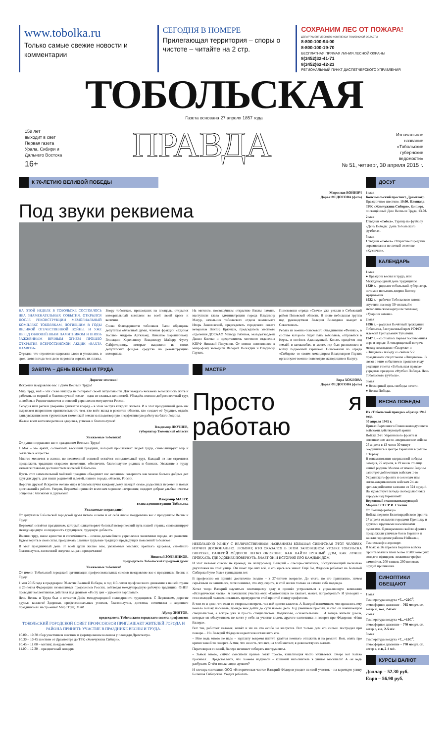www.tobolka.ru
Только самые свежие новости и комментарии
СЕГОДНЯ В НОМЕРЕ
Прилегающая территория – споры о чистоте – читайте на 2 стр.
СОХРАНИМ ЛЕС ОТ ПОЖАРА!
ДЕПАРТАМЕНТ ЛЕСНОГО КОМПЛЕКСА ТЮМЕНСКОЙ ОБЛАСТИ
8-800-100-94-00
8-800-100-19-70
БЕСПЛАТНАЯ ПРЯМАЯ ЛИНИЯ ЛЕСНОЙ ОХРАНЫ
8(3452)32-41-71
8(3452)62-42-23
РЕГИОНАЛЬНЫЙ ПУНКТ ДИСПЕТЧЕРСКОГО УПРАВЛЕНИЯ
ТОБОЛЬСКАЯ
Газета основана 27 апреля 1857 года
158 лет
выходит в свет
Первая газета
Урала, Сибири и
Дальнего Востока
16+
ПРАВДА
Изначальное
название
«Тобольские
губернские
ведомости»
№ 51, четверг, 30 апреля 2015 г.
К 70-ЛЕТИЮ ВЕЛИВОЙ ПОБЕДЫ
Мирослав ВОЙНИЧ
Дарья ФЕДОТОВА (фото)
Под звуки реквиема
НА ЭТОЙ НЕДЕЛЕ В ТОБОЛЬСКЕ СОСТОЯЛОСЬ ДВА ЗНАМЕНАТЕЛЬНЫХ СОБЫТИЯ. ОТКРЫЛСЯ ПОСЛЕ РЕКОНСТРУКЦИИ МЕМОРИАЛЬНЫЙ КОМПЛЕКС ТОБОЛЯКАМ, ПОГИБШИМ В ГОДЫ ВЕЛИКОЙ ОТЕЧЕСТВЕННОЙ ВОЙНЫ. И УЖЕ ПЕРЕД ОБНОВЛЁННЫМ ПАМЯТНИКОМ И ВНОВЬ ЗАЖЖЁННЫМ ВЕЧНЫМ ОГНЁМ ПРОШЛО ОТКРЫТИЕ ВСЕРОССИЙСКОЙ АКЦИИ «ВАХТА ПАМЯТИ».
Отрадно, что строители сдержали слово и уложились в срок, хотя погода то и дело норовила сорвать их планы. Взору тоболяков, пришедших на площадь, открылся мемориальный комплекс во всей своей красе и величии.
Слова благодарности тоболяков были обращены депутатам областной думы, членам фракции «Единая Россия» Андрею Артюхову, Николаю Барышникову, Геннадию Корепанову, Владимиру Майеру, Фуату Сайфитдинову, которые выделили из своих депутатских фондов средства на реконструкцию мемориала.
На митинге, посвящённом открытию Вахты памяти, выступили глава администрации города Владимир Мазур, начальник тобольского отдела военкомата Игорь Заволовский, председатель городского совета ветеранов Виктор Крючков, председатель местного отделения ДОСААФ Мансур Рябиков, молодогвардеец Данил Клочко и представитель местного отделения КПРФ Николай Полуянов. От имени поисковиков к микрофону выходили Валерий Вологдин и Владимир Глухих.
Поисковики отряда «Свеча» уже уехали в Себежский район Псковской области. В июне небольшая группа под руководством Валерия Вологдина выедет в Севастополь.
Ребята из военно-поискового объединения «Феникс», в составе которого будет пять тоболяков, отправятся в Керчь, в посёлок Аджимушкай. Копать придётся под землёй в катакомбах, в месте, где был расположен в войну подземный гарнизон. Поисковики из отряда «Сибиряк» со своим командиром Владимиром Глухих организуют военно-поисковую экспедицию в Калугу.
ЗАВТРА – ДЕНЬ ВЕСНЫ И ТРУДА
Дорогие земляки!
Искренне поздравляю вас с Днём Весны и Труда!
Мир, труд, май – эти слова никогда не потеряют своей актуальности. Для каждого человека возможность жить и работать на мирной и благополучной земле – одна из главных ценностей. Убеждён, именно добросовестный труд и любовь к Родине являются и основой укрепления могущества России.
Сегодня наш регион уверенно движется вперёд – в этом заслуга каждого жителя. И в этот праздничный день мы выражаем искреннюю признательность тем, кто внёс вклад в развитие области, кто создает её будущее, отдаём дань уважения всем труженикам тюменской земли за плодотворную и эффективную работу на благо Родины.
Желаю всем жителям региона здоровья, успехов и благополучия!
Владимир ЯКУШЕВ,
губернатор Тюменской области
Уважаемые тоболяки!
От души поздравляю вас с праздником Весны и Труда!
1 Мая – это яркий, солнечный, весенний праздник, который прославляет людей труда, символизирует мир и согласие в обществе.
Многое меняется в жизни, но неизменной основой остаётся созидательный труд. Каждый из нас стремится продолжить традиции старшего поколения, обеспечить благополучие родных и близких. Уважение к труду является главным достоинством жителей Тобольска.
Пусть этот замечательный майский праздник объединит нас желанием совершить как можно больше добрых дел друг для друга, для наши родителей и детей, нашего города, области, России.
Дорогие друзья! Искренне желаю мира и благополучия каждому дому, каждой семье, радостных перемен и новых достижений в работе. Уверен, Первомай принесёт всем нам хорошее настроение, подарит добрые улыбки, счастье общения с близкими и друзьями!
Владимир МАЗУР,
глава администрации Тобольска
Уважаемые сограждане!
От депутатов Тобольской городской думы пятого созыва и от себя лично поздравляю вас с праздником Весны и Труда!
Первомай остаётся праздником, который олицетворяет богатый исторический путь нашей страны, символизирует международную солидарность трудящихся, трудовую доблесть.
Именно труд, наше единство и сплочённость – основа дальнейшего укрепления экономики города, его развития. Будем верить в свои силы, продолжать славные трудовые традиции предыдущих поколений тоболяков!
В этот праздничный день от всей души желаю вам, уважаемые земляки, крепкого здоровья, семейного благополучия, жизненной энергии, мира и процветания!
Николай ЗОЛЬНИКОВ,
председатель Тобольской городской думы
Уважаемые тоболяки!
От имени Тобольской городской организации профессиональных союзов поздравляю вас с праздником Весны и Труда!
1 мая 2015 года в преддверии 70-летия Великой Победы, в год 110-летия профсоюзного движения в нашей стране и 25-летия Федерации независимых профсоюзов России, соблюдая международную рабочую традицию, ФНПР проводит коллективные действия под девизом «Росту цен – удвоение зарплаты!».
День Весны и Труда был и остается Днём международной солидарности трудящихся. С Первомаем, дорогие друзья, коллеги! Здоровья, профессиональных успехов, благополучия, достатка, оптимизма и хорошего праздничного настроения! Мир! Труд! Май!
Абузар ЗИЯТОВ,
председатель Тобольского городского совета профсоюзов
ТОБОЛЬСКИЙ ГОРОДСКОЙ СОВЕТ ПРОФСОЮЗОВ ПРИГЛАШАЕТ ЖИТЕЛЕЙ ГОРОДА И РАЙОНА ПРИНЯТЬ УЧАСТИЕ В ПРАЗДНИКЕ ВЕСНЫ И ТРУДА.
10.00 – 10.30 сбор участников шествия и формирование колонны у площади Драмтеатра.
10.30 – 10.45 шествие от Драмтеатра до ТРК «Жемчужина Сибири».
10.45 – 11.00 – митинг, поздравления.
11.00 – 12.30 – праздничный концерт.
МАСТЕР
Вера ХОХЛОВА
Дарья ФЕДОТОВА (фото)
Просто я работаю
НЕБОЛЬШУЮ УЛИЦУ С ВЕЛИЧЕСТВЕННЫМ НАЗВАНИЕМ БОЛЬШАЯ СИБИРСКАЯ ЭТОТ ЧЕЛОВЕК ИЗУЧИЛ ДОСКОНАЛЬНО. ЛЮБОМУ, КТО ОКАЗАЛСЯ В ЭТОМ ЗАПОВЕДНОМ УГОЛКЕ ТОБОЛЬСКА ВПЕРВЫЕ, ВАЛЕРИЙ ФЁДОРОВ ЛЕГКО ОБЪЯСНИТ, КАК НАЙТИ НУЖНЫЙ ДОМ, КАК ЛУЧШЕ ПРОЕХАТЬ, ГДЕ УДОБНЕЕ ПОВЕРНУТЬ. ЗНАЕТ ОН И ИСТОРИЮ ПРО КАЖДЫЙ ДОМ.
И этот человек совсем не краевед, не экскурсовод. Валерий – слесарь-сантехник, обслуживающий несколько двухэтажек на этой улице. Он знает про них всё, и его здесь все знают. Ещё бы, Фёдоров работает на Большой Сибирской уже более тринадцати лет.
В профессию он пришёл достаточно поздно – в 27-летнем возрасте. До этого, по его признанию, ничем серьёзным не занимался, хотя понимал, что ему, сироте, в этой жизни только на самого себя надежда.
Хотел тогда Валерий научиться плотницкому делу и пришёл устраиваться в управляющую компанию «Историческая часть». А начальник участка ему: «Сантехников не хватает, может, попробуешь?» И уговорил – стал молодой человек осваивать премудрости этой простой с виду профессии.
В том-то и дело, что если со стороны смотреть, так всё просто кажется. А Валерий вспоминает, что пришлось ему немало голову поломать, прежде чем дойти до сути нового дела. Год учеником прошёл, и стал он начинающим специалистом, а вскоре уже и просто специалистом. Надёжным, основательным… И теперь жители домов, которые он обслуживает, не хотят у себя на участке видеть другого сантехника и говорят про Фёдорова: «Наш Валера».
Вот так, работает человек, живёт и ни на что особо не жалуется. Вот только дом его сильно пострадал при пожаре… Но Валерий Фёдоров надеется восстановить его.
– Мне ведь много не надо – зарплату вовремя платят, удаётся немного отложить и на ремонт. Вон, опять про кризис какой-то говорят. А мне, что он есть, что нет, на хлеб хватает, я довольствуюсь малым.
Переговорив со мной, Валера начинает собирать инструменты.
– Заявок много, сейчас смесители кранов летят просто, канализация часто забивается. Вчера вот только пробивал… Представляете, что хозяева надумали – кошачий наполнитель в унитаз высыпали! А он ведь разбухает. О чём только люди думают?
И слесарь-сантехник ООО «Историческая часть» Валерий Фёдоров уходит на свой участок – на короткую улицу Большая Сибирская. Уходит работать.
ДОСУГ
1 мая
Комсомольский проспект, Драмтеатр. Праздничное шествие, 10.00. Площадь ТРК «Жемчужина Сибири». Концерт, посвящённый Дню Весны и Труда, 13.00.
2 мая
Стадион «Тобол». Турнир по футболу «День Победы. День Тобольского футбола».
3 мая
Стадион «Тобол». Открытые городские соревнования по легкой атлетике «Кузнечик».
КАЛЕНДАРЬ
1 мая
● Праздник весны и труда, или Международный день трудящихся.
1820 г. – родился тобольский губернатор, потомок польских дворян Виктор Арцимович.
1932 г. – рабочие Тобольского затона спустили на воду 50-сильный с металлическим корпусом теплоход «Ударник затона».
2 мая
1896 г. – родился Почётный гражданин Тобольска, Заслуженный врач РСФСР Алексей Григорьевич Тутолмин.
1947 г. – состоялась первая послевоенная игра в городе. В товарищеской встрече между командами «Спартак» и «Пищевик» победу со счётом 5:2 праздновали спортсмены «Пищевика». В связи с этим событием в прошлом году редакция газеты «Тобольская правда» учредила праздник «Футбол Победы. День Тобольского футбола».
3 мая
● Всемирный день свободы печати.
● Весна Победы.
ВЕСНА ПОБЕДЫ
Из «Тобольской правды» образца 1945 года.
30 апреля 1945 г.
Приказ Верховного Главнокомандующего войсками действующей армии
Войска 2-го Украинского фронта и союзные нам англо-американские войска 25 апреля в 13 часов 30 минут соединились в центре Германии в районе г. Торгау.
В ознаменование одержанной победы сегодня, 27 апреля, в 19 часов столица нашей родины Москва от имени Родины салютует доблестным войскам 1-го Украинского фронта и союзным нам англо-американским войскам 24-мя артиллерийскими залпами из 324 орудий.
Да здравствует победа свободолюбивых народов над Германией!
Верховный главнокомандующий Маршал СССР И. Сталин
От Совинформбюро
Войска первого Белогвардейского фронта 27 апреля овладели городами Пренцлау и другими крупными населёнными пунктами. Одновременно войска фронта продолжали уличные бои в Берлине и заняли городские районы Нейкельн, Темпельхоф и аэропорт.
В боях за 26 апреля в Берлине войска фронта взяли в плен более 8 500 немецких солдат и офицеров, захватили трофеи самолётов, 200 танков, 290 полевых орудий противника.
СИНОПТИКИ ОБЕЩАЮТ
1 мая
Температура воздуха +7...+22С<sup>0</sup>, атмосферное давление – 765 мм рт. ст., ветер ю, ю-з, 2-4 м/с.
2 мая
Температура воздуха +6...+15С<sup>0</sup>, атмосферное давление – 770 мм рт. ст., ветер с, с-в, 2-5 м/с.
3 мая
Температура воздуха +7...+15С<sup>0</sup>, атмосферное давление – 770 мм рт. ст., ветер в, с-в, 2-4 м/с.
КУРСЫ ВАЛЮТ
Доллар – 52.30 руб.
Евро – 56.90 руб.